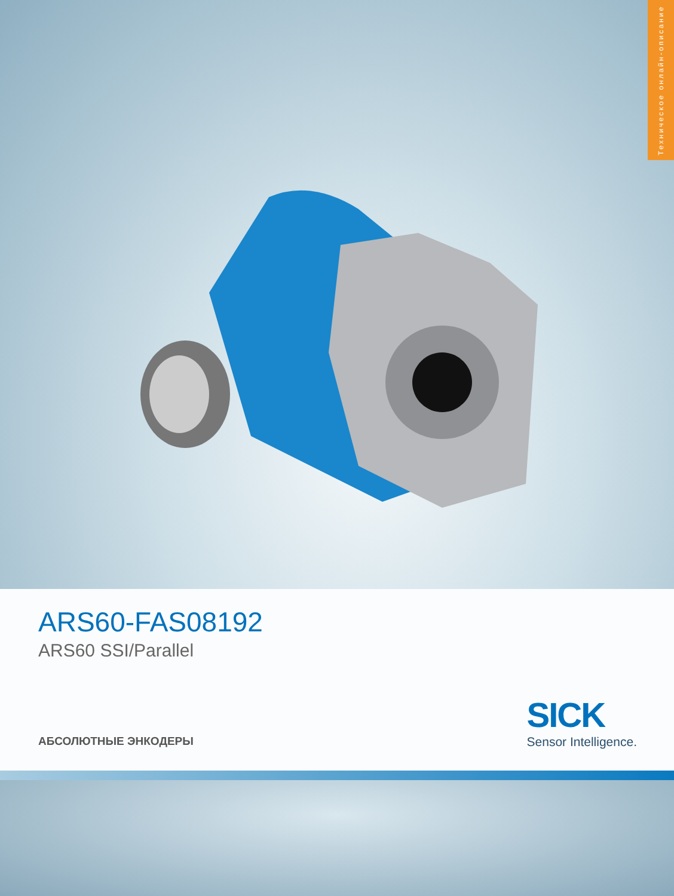Техническое онлайн-описание
ARS60-FAS08192
ARS60 SSI/Parallel
АБСОЛЮТНЫЕ ЭНКОДЕРЫ SICK
Sensor Intelligence.